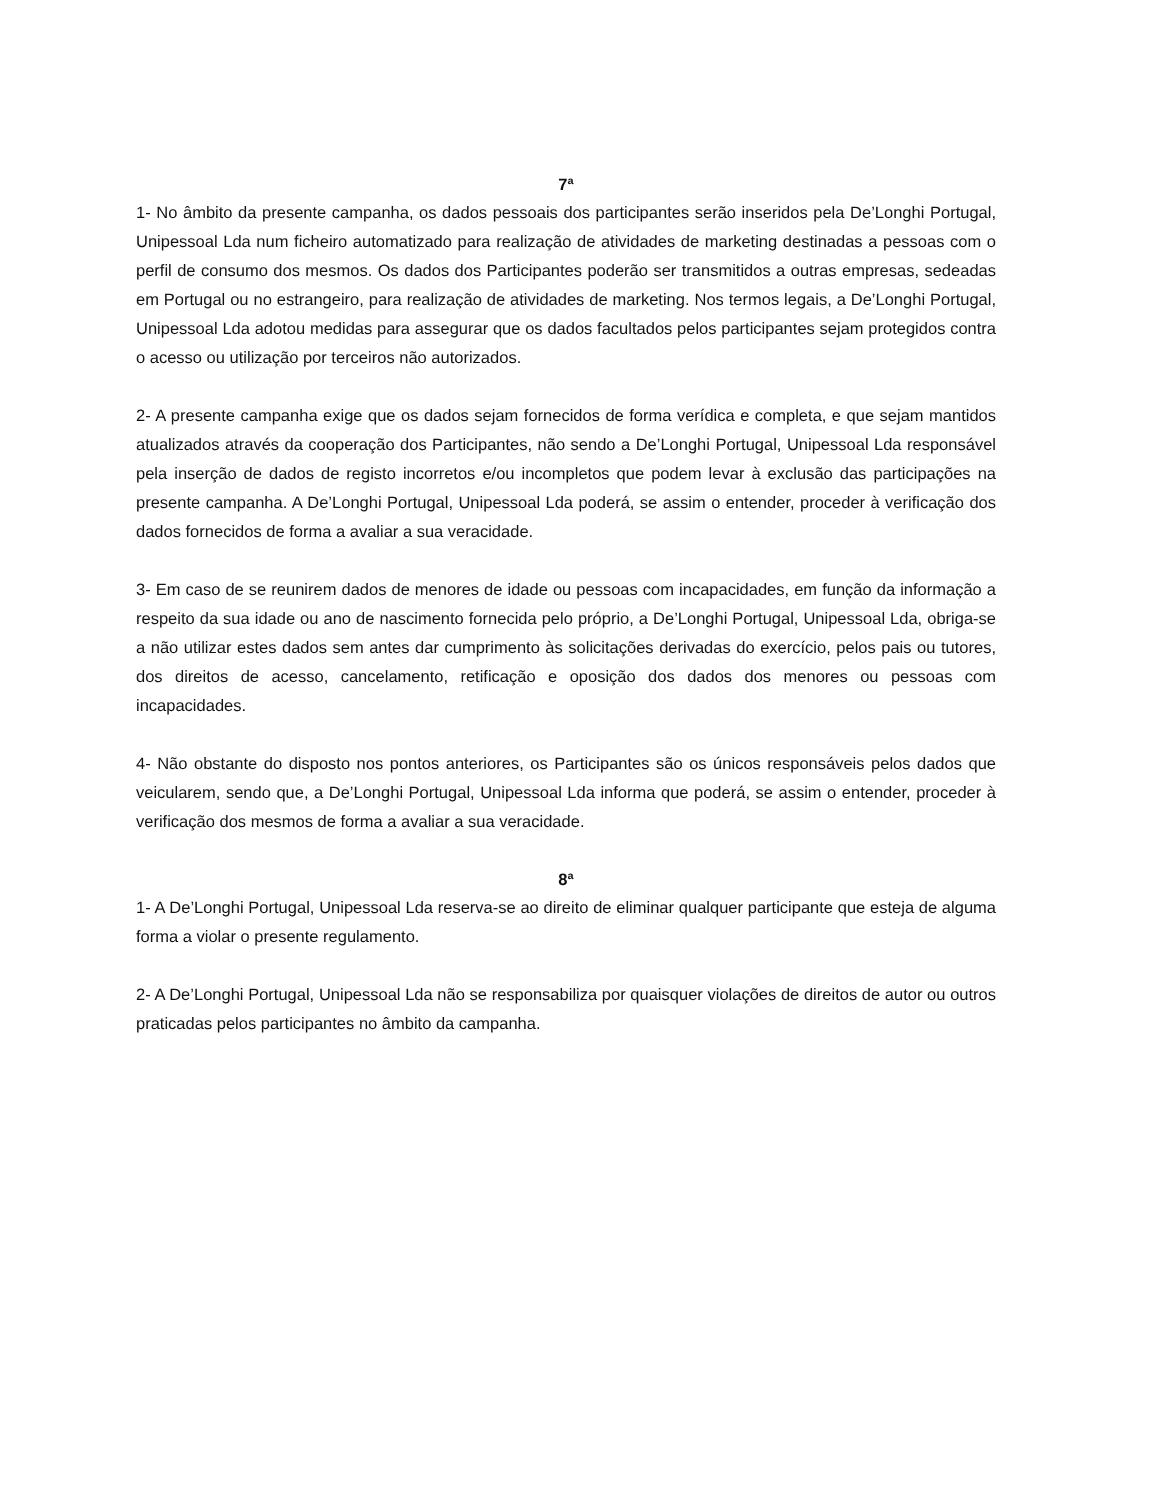7ª
1- No âmbito da presente campanha, os dados pessoais dos participantes serão inseridos pela De’Longhi Portugal, Unipessoal Lda num ficheiro automatizado para realização de atividades de marketing destinadas a pessoas com o perfil de consumo dos mesmos. Os dados dos Participantes poderão ser transmitidos a outras empresas, sedeadas em Portugal ou no estrangeiro, para realização de atividades de marketing. Nos termos legais, a De’Longhi Portugal, Unipessoal Lda adotou medidas para assegurar que os dados facultados pelos participantes sejam protegidos contra o acesso ou utilização por terceiros não autorizados.
2- A presente campanha exige que os dados sejam fornecidos de forma verídica e completa, e que sejam mantidos atualizados através da cooperação dos Participantes, não sendo a De’Longhi Portugal, Unipessoal Lda responsável pela inserção de dados de registo incorretos e/ou incompletos que podem levar à exclusão das participações na presente campanha. A De’Longhi Portugal, Unipessoal Lda poderá, se assim o entender, proceder à verificação dos dados fornecidos de forma a avaliar a sua veracidade.
3- Em caso de se reunirem dados de menores de idade ou pessoas com incapacidades, em função da informação a respeito da sua idade ou ano de nascimento fornecida pelo próprio, a De’Longhi Portugal, Unipessoal Lda, obriga-se a não utilizar estes dados sem antes dar cumprimento às solicitações derivadas do exercício, pelos pais ou tutores, dos direitos de acesso, cancelamento, retificação e oposição dos dados dos menores ou pessoas com incapacidades.
4- Não obstante do disposto nos pontos anteriores, os Participantes são os únicos responsáveis pelos dados que veicularem, sendo que, a De’Longhi Portugal, Unipessoal Lda informa que poderá, se assim o entender, proceder à verificação dos mesmos de forma a avaliar a sua veracidade.
8ª
1- A De’Longhi Portugal, Unipessoal Lda reserva-se ao direito de eliminar qualquer participante que esteja de alguma forma a violar o presente regulamento.
2- A De’Longhi Portugal, Unipessoal Lda não se responsabiliza por quaisquer violações de direitos de autor ou outros praticadas pelos participantes no âmbito da campanha.